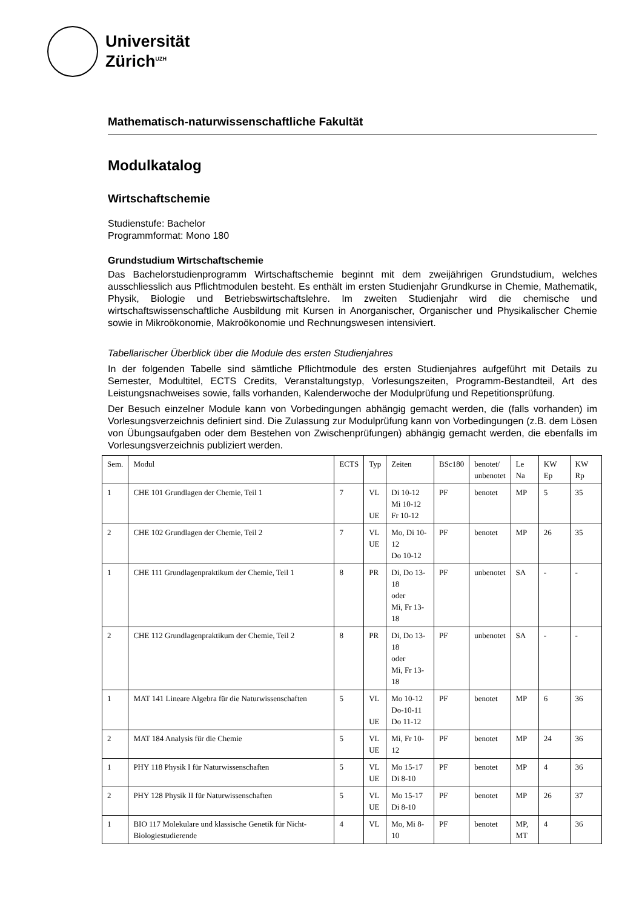Universität
Zürich<sup>UZH</sup>
Mathematisch-naturwissenschaftliche Fakultät
Modulkatalog
Wirtschaftschemie
Studienstufe: Bachelor
Programmformat: Mono 180
Grundstudium Wirtschaftschemie
Das Bachelorstudienprogramm Wirtschaftschemie beginnt mit dem zweijährigen Grundstudium, welches ausschliesslich aus Pflichtmodulen besteht. Es enthält im ersten Studienjahr Grundkurse in Chemie, Mathematik, Physik, Biologie und Betriebswirtschaftslehre. Im zweiten Studienjahr wird die chemische und wirtschaftswissenschaftliche Ausbildung mit Kursen in Anorganischer, Organischer und Physikalischer Chemie sowie in Mikroökonomie, Makroökonomie und Rechnungswesen intensiviert.
Tabellarischer Überblick über die Module des ersten Studienjahres
In der folgenden Tabelle sind sämtliche Pflichtmodule des ersten Studienjahres aufgeführt mit Details zu Semester, Modultitel, ECTS Credits, Veranstaltungstyp, Vorlesungszeiten, Programm-Bestandteil, Art des Leistungsnachweises sowie, falls vorhanden, Kalenderwoche der Modulprüfung und Repetitionsprüfung.
Der Besuch einzelner Module kann von Vorbedingungen abhängig gemacht werden, die (falls vorhanden) im Vorlesungsverzeichnis definiert sind. Die Zulassung zur Modulprüfung kann von Vorbedingungen (z.B. dem Lösen von Übungsaufgaben oder dem Bestehen von Zwischenprüfungen) abhängig gemacht werden, die ebenfalls im Vorlesungsverzeichnis publiziert werden.
| Sem. | Modul | ECTS | Typ | Zeiten | BSc180 | benotet/ unbenotet | Le Na | KW Ep | KW Rp |
| --- | --- | --- | --- | --- | --- | --- | --- | --- | --- |
| 1 | CHE 101 Grundlagen der Chemie, Teil 1 | 7 | VL UE | Di 10-12 Mi 10-12 Fr 10-12 | PF | benotet | MP | 5 | 35 |
| 2 | CHE 102 Grundlagen der Chemie, Teil 2 | 7 | VL UE | Mo, Di 10-12 Do 10-12 | PF | benotet | MP | 26 | 35 |
| 1 | CHE 111 Grundlagenpraktikum der Chemie, Teil 1 | 8 | PR | Di, Do 13-18 oder Mi, Fr 13-18 | PF | unbenotet | SA | - | - |
| 2 | CHE 112 Grundlagenpraktikum der Chemie, Teil 2 | 8 | PR | Di, Do 13-18 oder Mi, Fr 13-18 | PF | unbenotet | SA | - | - |
| 1 | MAT 141 Lineare Algebra für die Naturwissenschaften | 5 | VL UE | Mo 10-12 Do-10-11 Do 11-12 | PF | benotet | MP | 6 | 36 |
| 2 | MAT 184 Analysis für die Chemie | 5 | VL UE | Mi, Fr 10-12 | PF | benotet | MP | 24 | 36 |
| 1 | PHY 118 Physik I für Naturwissenschaften | 5 | VL UE | Mo 15-17 Di 8-10 | PF | benotet | MP | 4 | 36 |
| 2 | PHY 128 Physik II für Naturwissenschaften | 5 | VL UE | Mo 15-17 Di 8-10 | PF | benotet | MP | 26 | 37 |
| 1 | BIO 117 Molekulare und klassische Genetik für Nicht-Biologiestudierende | 4 | VL | Mo, Mi 8-10 | PF | benotet | MP, MT | 4 | 36 |